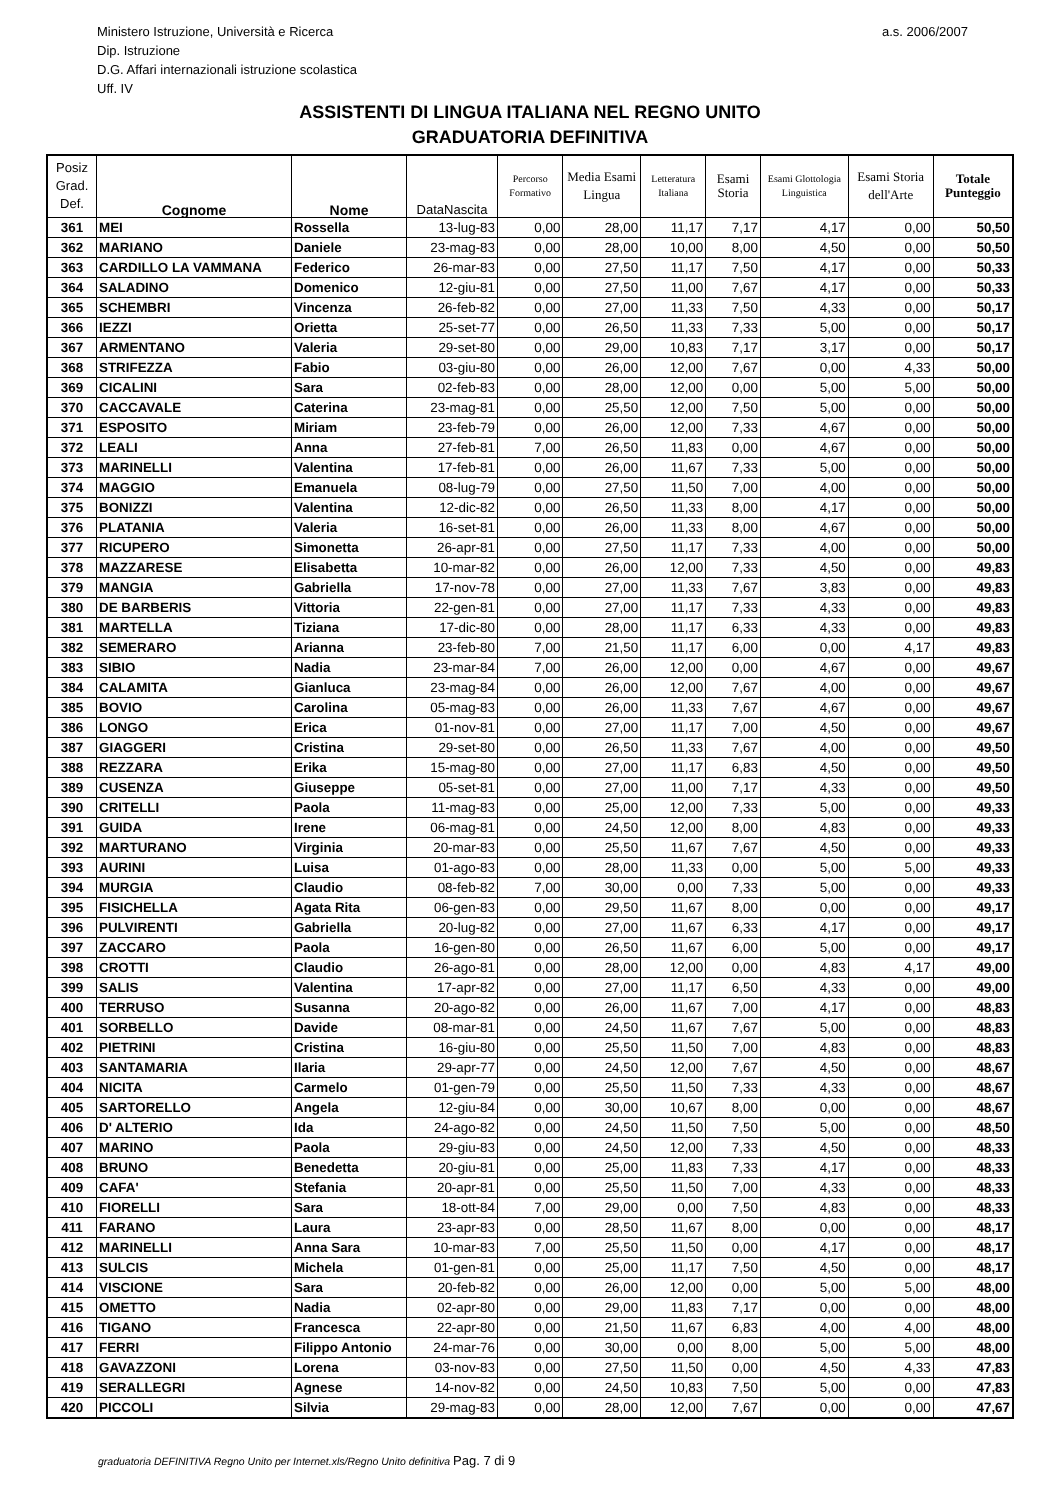Ministero Istruzione, Università e Ricerca
Dip. Istruzione
D.G. Affari internazionali istruzione scolastica
Uff. IV
a.s. 2006/2007
ASSISTENTI DI LINGUA ITALIANA NEL REGNO UNITO
GRADUATORIA DEFINITIVA
| Posiz Grad. Def. | Cognome | Nome | DataNascita | Percorso Formativo | Media Esami Lingua | Letteratura Italiana | Esami Storia | Esami Glottologia Linguistica | Esami Storia dell'Arte | Totale Punteggio |
| --- | --- | --- | --- | --- | --- | --- | --- | --- | --- | --- |
| 361 | MEI | Rossella | 13-lug-83 | 0,00 | 28,00 | 11,17 | 7,17 | 4,17 | 0,00 | 50,50 |
| 362 | MARIANO | Daniele | 23-mag-83 | 0,00 | 28,00 | 10,00 | 8,00 | 4,50 | 0,00 | 50,50 |
| 363 | CARDILLO LA VAMMANA | Federico | 26-mar-83 | 0,00 | 27,50 | 11,17 | 7,50 | 4,17 | 0,00 | 50,33 |
| 364 | SALADINO | Domenico | 12-giu-81 | 0,00 | 27,50 | 11,00 | 7,67 | 4,17 | 0,00 | 50,33 |
| 365 | SCHEMBRI | Vincenza | 26-feb-82 | 0,00 | 27,00 | 11,33 | 7,50 | 4,33 | 0,00 | 50,17 |
| 366 | IEZZI | Orietta | 25-set-77 | 0,00 | 26,50 | 11,33 | 7,33 | 5,00 | 0,00 | 50,17 |
| 367 | ARMENTANO | Valeria | 29-set-80 | 0,00 | 29,00 | 10,83 | 7,17 | 3,17 | 0,00 | 50,17 |
| 368 | STRIFEZZA | Fabio | 03-giu-80 | 0,00 | 26,00 | 12,00 | 7,67 | 0,00 | 4,33 | 50,00 |
| 369 | CICALINI | Sara | 02-feb-83 | 0,00 | 28,00 | 12,00 | 0,00 | 5,00 | 5,00 | 50,00 |
| 370 | CACCAVALE | Caterina | 23-mag-81 | 0,00 | 25,50 | 12,00 | 7,50 | 5,00 | 0,00 | 50,00 |
| 371 | ESPOSITO | Miriam | 23-feb-79 | 0,00 | 26,00 | 12,00 | 7,33 | 4,67 | 0,00 | 50,00 |
| 372 | LEALI | Anna | 27-feb-81 | 7,00 | 26,50 | 11,83 | 0,00 | 4,67 | 0,00 | 50,00 |
| 373 | MARINELLI | Valentina | 17-feb-81 | 0,00 | 26,00 | 11,67 | 7,33 | 5,00 | 0,00 | 50,00 |
| 374 | MAGGIO | Emanuela | 08-lug-79 | 0,00 | 27,50 | 11,50 | 7,00 | 4,00 | 0,00 | 50,00 |
| 375 | BONIZZI | Valentina | 12-dic-82 | 0,00 | 26,50 | 11,33 | 8,00 | 4,17 | 0,00 | 50,00 |
| 376 | PLATANIA | Valeria | 16-set-81 | 0,00 | 26,00 | 11,33 | 8,00 | 4,67 | 0,00 | 50,00 |
| 377 | RICUPERO | Simonetta | 26-apr-81 | 0,00 | 27,50 | 11,17 | 7,33 | 4,00 | 0,00 | 50,00 |
| 378 | MAZZARESE | Elisabetta | 10-mar-82 | 0,00 | 26,00 | 12,00 | 7,33 | 4,50 | 0,00 | 49,83 |
| 379 | MANGIA | Gabriella | 17-nov-78 | 0,00 | 27,00 | 11,33 | 7,67 | 3,83 | 0,00 | 49,83 |
| 380 | DE BARBERIS | Vittoria | 22-gen-81 | 0,00 | 27,00 | 11,17 | 7,33 | 4,33 | 0,00 | 49,83 |
| 381 | MARTELLA | Tiziana | 17-dic-80 | 0,00 | 28,00 | 11,17 | 6,33 | 4,33 | 0,00 | 49,83 |
| 382 | SEMERARO | Arianna | 23-feb-80 | 7,00 | 21,50 | 11,17 | 6,00 | 0,00 | 4,17 | 49,83 |
| 383 | SIBIO | Nadia | 23-mar-84 | 7,00 | 26,00 | 12,00 | 0,00 | 4,67 | 0,00 | 49,67 |
| 384 | CALAMITA | Gianluca | 23-mag-84 | 0,00 | 26,00 | 12,00 | 7,67 | 4,00 | 0,00 | 49,67 |
| 385 | BOVIO | Carolina | 05-mag-83 | 0,00 | 26,00 | 11,33 | 7,67 | 4,67 | 0,00 | 49,67 |
| 386 | LONGO | Erica | 01-nov-81 | 0,00 | 27,00 | 11,17 | 7,00 | 4,50 | 0,00 | 49,67 |
| 387 | GIAGGERI | Cristina | 29-set-80 | 0,00 | 26,50 | 11,33 | 7,67 | 4,00 | 0,00 | 49,50 |
| 388 | REZZARA | Erika | 15-mag-80 | 0,00 | 27,00 | 11,17 | 6,83 | 4,50 | 0,00 | 49,50 |
| 389 | CUSENZA | Giuseppe | 05-set-81 | 0,00 | 27,00 | 11,00 | 7,17 | 4,33 | 0,00 | 49,50 |
| 390 | CRITELLI | Paola | 11-mag-83 | 0,00 | 25,00 | 12,00 | 7,33 | 5,00 | 0,00 | 49,33 |
| 391 | GUIDA | Irene | 06-mag-81 | 0,00 | 24,50 | 12,00 | 8,00 | 4,83 | 0,00 | 49,33 |
| 392 | MARTURANO | Virginia | 20-mar-83 | 0,00 | 25,50 | 11,67 | 7,67 | 4,50 | 0,00 | 49,33 |
| 393 | AURINI | Luisa | 01-ago-83 | 0,00 | 28,00 | 11,33 | 0,00 | 5,00 | 5,00 | 49,33 |
| 394 | MURGIA | Claudio | 08-feb-82 | 7,00 | 30,00 | 0,00 | 7,33 | 5,00 | 0,00 | 49,33 |
| 395 | FISICHELLA | Agata Rita | 06-gen-83 | 0,00 | 29,50 | 11,67 | 8,00 | 0,00 | 0,00 | 49,17 |
| 396 | PULVIRENTI | Gabriella | 20-lug-82 | 0,00 | 27,00 | 11,67 | 6,33 | 4,17 | 0,00 | 49,17 |
| 397 | ZACCARO | Paola | 16-gen-80 | 0,00 | 26,50 | 11,67 | 6,00 | 5,00 | 0,00 | 49,17 |
| 398 | CROTTI | Claudio | 26-ago-81 | 0,00 | 28,00 | 12,00 | 0,00 | 4,83 | 4,17 | 49,00 |
| 399 | SALIS | Valentina | 17-apr-82 | 0,00 | 27,00 | 11,17 | 6,50 | 4,33 | 0,00 | 49,00 |
| 400 | TERRUSO | Susanna | 20-ago-82 | 0,00 | 26,00 | 11,67 | 7,00 | 4,17 | 0,00 | 48,83 |
| 401 | SORBELLO | Davide | 08-mar-81 | 0,00 | 24,50 | 11,67 | 7,67 | 5,00 | 0,00 | 48,83 |
| 402 | PIETRINI | Cristina | 16-giu-80 | 0,00 | 25,50 | 11,50 | 7,00 | 4,83 | 0,00 | 48,83 |
| 403 | SANTAMARIA | Ilaria | 29-apr-77 | 0,00 | 24,50 | 12,00 | 7,67 | 4,50 | 0,00 | 48,67 |
| 404 | NICITA | Carmelo | 01-gen-79 | 0,00 | 25,50 | 11,50 | 7,33 | 4,33 | 0,00 | 48,67 |
| 405 | SARTORELLO | Angela | 12-giu-84 | 0,00 | 30,00 | 10,67 | 8,00 | 0,00 | 0,00 | 48,67 |
| 406 | D' ALTERIO | Ida | 24-ago-82 | 0,00 | 24,50 | 11,50 | 7,50 | 5,00 | 0,00 | 48,50 |
| 407 | MARINO | Paola | 29-giu-83 | 0,00 | 24,50 | 12,00 | 7,33 | 4,50 | 0,00 | 48,33 |
| 408 | BRUNO | Benedetta | 20-giu-81 | 0,00 | 25,00 | 11,83 | 7,33 | 4,17 | 0,00 | 48,33 |
| 409 | CAFA' | Stefania | 20-apr-81 | 0,00 | 25,50 | 11,50 | 7,00 | 4,33 | 0,00 | 48,33 |
| 410 | FIORELLI | Sara | 18-ott-84 | 7,00 | 29,00 | 0,00 | 7,50 | 4,83 | 0,00 | 48,33 |
| 411 | FARANO | Laura | 23-apr-83 | 0,00 | 28,50 | 11,67 | 8,00 | 0,00 | 0,00 | 48,17 |
| 412 | MARINELLI | Anna Sara | 10-mar-83 | 7,00 | 25,50 | 11,50 | 0,00 | 4,17 | 0,00 | 48,17 |
| 413 | SULCIS | Michela | 01-gen-81 | 0,00 | 25,00 | 11,17 | 7,50 | 4,50 | 0,00 | 48,17 |
| 414 | VISCIONE | Sara | 20-feb-82 | 0,00 | 26,00 | 12,00 | 0,00 | 5,00 | 5,00 | 48,00 |
| 415 | OMETTO | Nadia | 02-apr-80 | 0,00 | 29,00 | 11,83 | 7,17 | 0,00 | 0,00 | 48,00 |
| 416 | TIGANO | Francesca | 22-apr-80 | 0,00 | 21,50 | 11,67 | 6,83 | 4,00 | 4,00 | 48,00 |
| 417 | FERRI | Filippo Antonio | 24-mar-76 | 0,00 | 30,00 | 0,00 | 8,00 | 5,00 | 5,00 | 48,00 |
| 418 | GAVAZZONI | Lorena | 03-nov-83 | 0,00 | 27,50 | 11,50 | 0,00 | 4,50 | 4,33 | 47,83 |
| 419 | SERALLEGRI | Agnese | 14-nov-82 | 0,00 | 24,50 | 10,83 | 7,50 | 5,00 | 0,00 | 47,83 |
| 420 | PICCOLI | Silvia | 29-mag-83 | 0,00 | 28,00 | 12,00 | 7,67 | 0,00 | 0,00 | 47,67 |
graduatoria DEFINITIVA Regno Unito per Internet.xls/Regno Unito definitiva Pag. 7 di 9